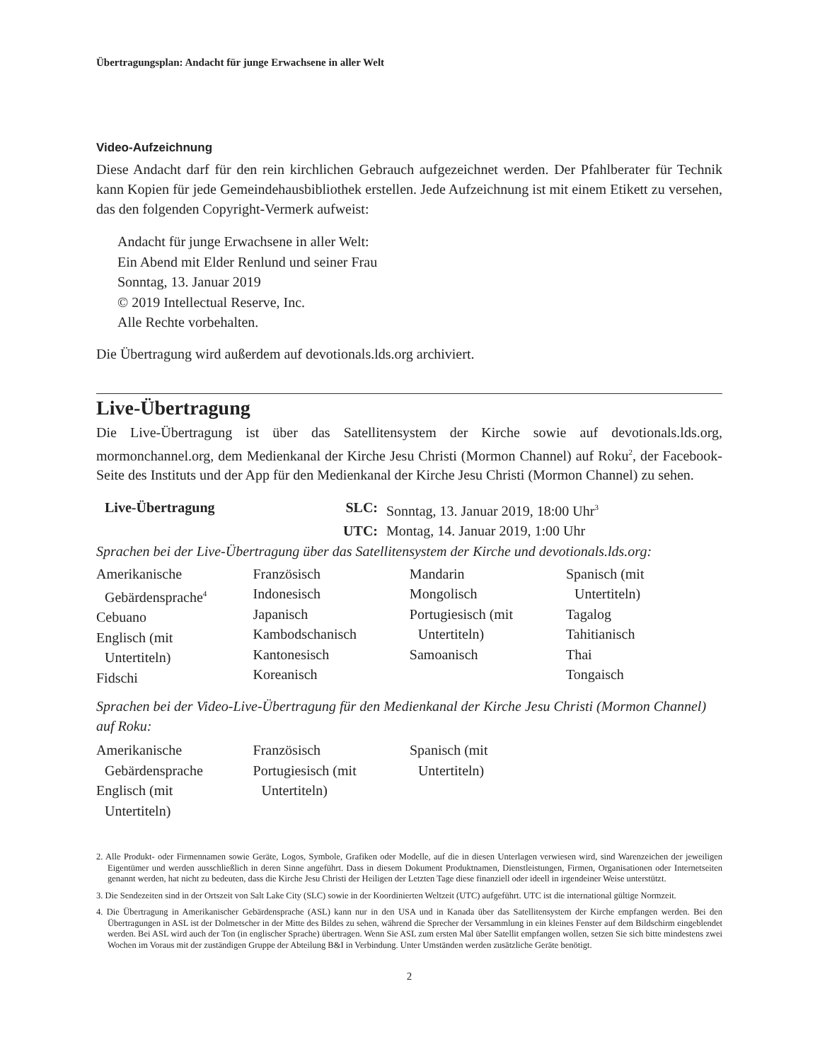Übertragungsplan: Andacht für junge Erwachsene in aller Welt
Video-Aufzeichnung
Diese Andacht darf für den rein kirchlichen Gebrauch aufgezeichnet werden. Der Pfahlberater für Technik kann Kopien für jede Gemeindehausbibliothek erstellen. Jede Aufzeichnung ist mit einem Etikett zu versehen, das den folgenden Copyright-Vermerk aufweist:
Andacht für junge Erwachsene in aller Welt:
Ein Abend mit Elder Renlund und seiner Frau
Sonntag, 13. Januar 2019
© 2019 Intellectual Reserve, Inc.
Alle Rechte vorbehalten.
Die Übertragung wird außerdem auf devotionals.lds.org archiviert.
Live-Übertragung
Die Live-Übertragung ist über das Satellitensystem der Kirche sowie auf devotionals.lds.org, mormonchannel.org, dem Medienkanal der Kirche Jesu Christi (Mormon Channel) auf Roku<sup>2</sup>, der Facebook-Seite des Instituts und der App für den Medienkanal der Kirche Jesu Christi (Mormon Channel) zu sehen.
| Live-Übertragung | SLC: | Sonntag, 13. Januar 2019, 18:00 Uhr<sup>3</sup> |
| | UTC: | Montag, 14. Januar 2019, 1:00 Uhr |
Sprachen bei der Live-Übertragung über das Satellitensystem der Kirche und devotionals.lds.org:
| Amerikanische Gebärdensprache<sup>4</sup> Cebuano Englisch (mit Untertiteln) Fidschi | Französisch Indonesisch Japanisch Kambodschanisch Kantonesisch Koreanisch | Mandarin Mongolisch Portugiesisch (mit Untertiteln) Samoanisch | Spanisch (mit Untertiteln) Tagalog Tahitianisch Thai Tongaisch |
Sprachen bei der Video-Live-Übertragung für den Medienkanal der Kirche Jesu Christi (Mormon Channel) auf Roku:
| Amerikanische Gebärdensprache Englisch (mit Untertiteln) | Französisch Portugiesisch (mit Untertiteln) | Spanisch (mit Untertiteln) | |
2. Alle Produkt- oder Firmennamen sowie Geräte, Logos, Symbole, Grafiken oder Modelle, auf die in diesen Unterlagen verwiesen wird, sind Warenzeichen der jeweiligen Eigentümer und werden ausschließlich in deren Sinne angeführt. Dass in diesem Dokument Produktnamen, Dienstleistungen, Firmen, Organisationen oder Internetseiten genannt werden, hat nicht zu bedeuten, dass die Kirche Jesu Christi der Heiligen der Letzten Tage diese finanziell oder ideell in irgendeiner Weise unterstützt.
3. Die Sendezeiten sind in der Ortszeit von Salt Lake City (SLC) sowie in der Koordinierten Weltzeit (UTC) aufgeführt. UTC ist die international gültige Normzeit.
4. Die Übertragung in Amerikanischer Gebärdensprache (ASL) kann nur in den USA und in Kanada über das Satellitensystem der Kirche empfangen werden. Bei den Übertragungen in ASL ist der Dolmetscher in der Mitte des Bildes zu sehen, während die Sprecher der Versammlung in ein kleines Fenster auf dem Bildschirm eingeblendet werden. Bei ASL wird auch der Ton (in englischer Sprache) übertragen. Wenn Sie ASL zum ersten Mal über Satellit empfangen wollen, setzen Sie sich bitte mindestens zwei Wochen im Voraus mit der zuständigen Gruppe der Abteilung B&I in Verbindung. Unter Umständen werden zusätzliche Geräte benötigt.
2